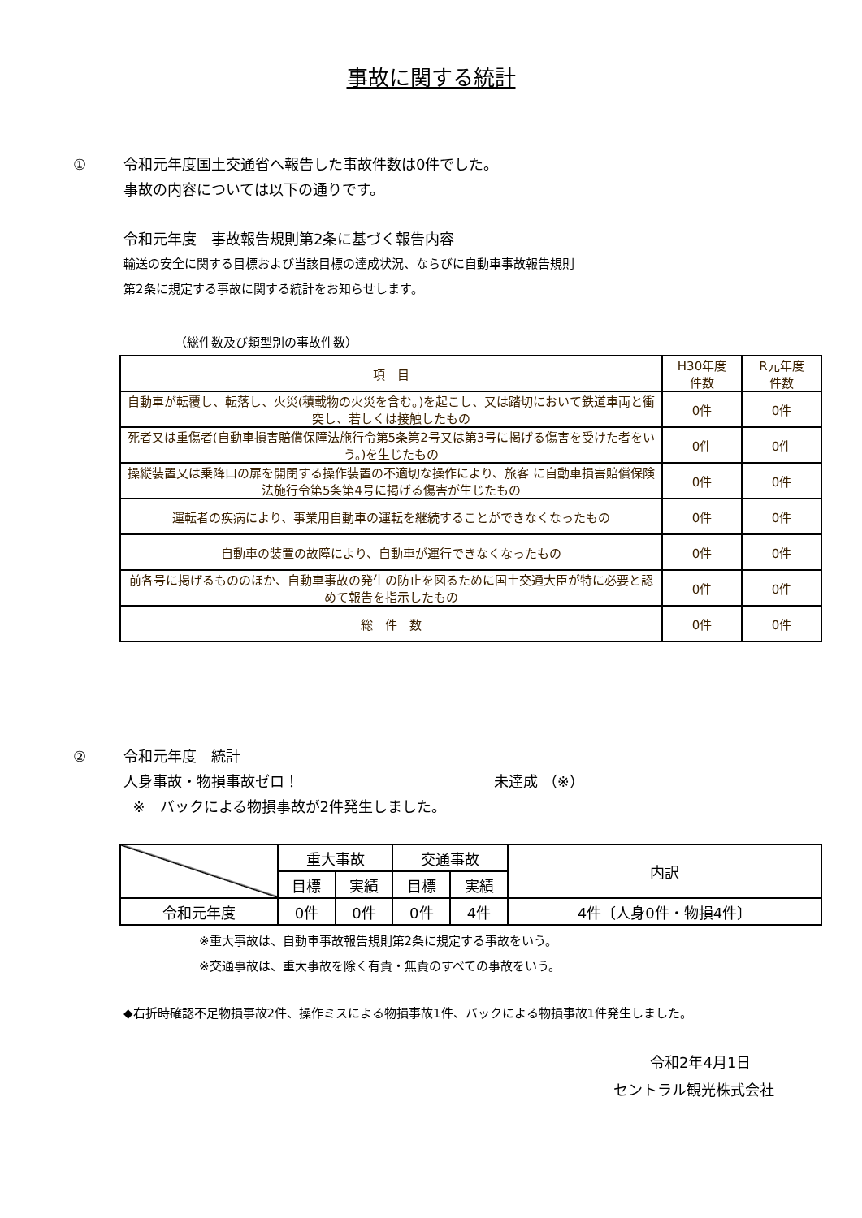事故に関する統計
① 令和元年度国土交通省へ報告した事故件数は0件でした。
事故の内容については以下の通りです。
令和元年度　事故報告規則第2条に基づく報告内容
輸送の安全に関する目標および当該目標の達成状況、ならびに自動車事故報告規則
第2条に規定する事故に関する統計をお知らせします。
（総件数及び類型別の事故件数）
| 項 目 | H30年度 件数 | R元年度 件数 |
| --- | --- | --- |
| 自動車が転覆し、転落し、火災(積載物の火災を含む。)を起こし、又は踏切において鉄道車両と衝突し、若しくは接触したもの | 0件 | 0件 |
| 死者又は重傷者(自動車損害賠償保障法施行令第5条第2号又は第3号に掲げる傷害を受けた者をいう。)を生じたもの | 0件 | 0件 |
| 操縦装置又は乗降口の扉を開閉する操作装置の不適切な操作により、旅客 に自動車損害賠償保険法施行令第5条第4号に掲げる傷害が生じたもの | 0件 | 0件 |
| 運転者の疾病により、事業用自動車の運転を継続することができなくなったもの | 0件 | 0件 |
| 自動車の装置の故障により、自動車が運行できなくなったもの | 0件 | 0件 |
| 前各号に掲げるもののほか、自動車事故の発生の防止を図るために国土交通大臣が特に必要と認めて報告を指示したもの | 0件 | 0件 |
| 総 件 数 | 0件 | 0件 |
② 令和元年度　統計
人身事故・物損事故ゼロ！ 未達成 （※）
※　バックによる物損事故が2件発生しました。
| | 重大事故 | | 交通事故 | | 内訳 |
| | 目標 | 実績 | 目標 | 実績 | |
| 令和元年度 | 0件 | 0件 | 0件 | 4件 | 4件〔人身0件・物損4件〕 |
※重大事故は、自動車事故報告規則第2条に規定する事故をいう。
※交通事故は、重大事故を除く有責・無責のすべての事故をいう。
◆右折時確認不足物損事故2件、操作ミスによる物損事故1件、バックによる物損事故1件発生しました。
令和2年4月1日
セントラル観光株式会社